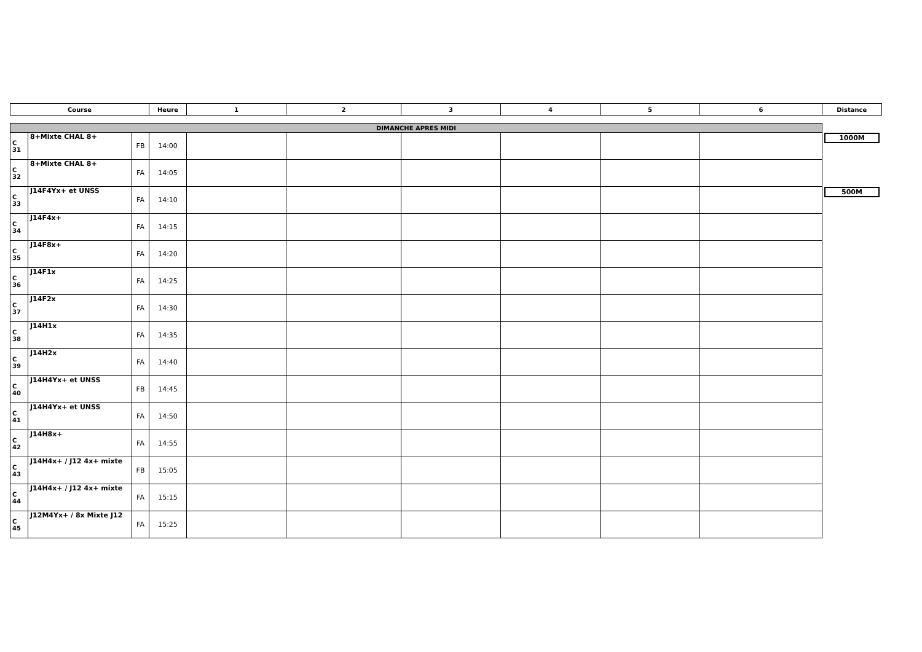| Course | | | Heure | 1 | 2 | 3 | 4 | 5 | 6 | Distance |
| --- | --- | --- | --- | --- | --- | --- | --- | --- | --- | --- |
| DIMANCHE APRES MIDI | | | | | | | | | | |
| C 31 | 8+Mixte CHAL 8+ | FB | 14:00 | | | | | | | 1000M |
| C 32 | 8+Mixte CHAL 8+ | FA | 14:05 | | | | | | | |
| C 33 | J14F4Yx+ et UNSS | FA | 14:10 | | | | | | | 500M |
| C 34 | J14F4x+ | FA | 14:15 | | | | | | | |
| C 35 | J14F8x+ | FA | 14:20 | | | | | | | |
| C 36 | J14F1x | FA | 14:25 | | | | | | | |
| C 37 | J14F2x | FA | 14:30 | | | | | | | |
| C 38 | J14H1x | FA | 14:35 | | | | | | | |
| C 39 | J14H2x | FA | 14:40 | | | | | | | |
| C 40 | J14H4Yx+ et UNSS | FB | 14:45 | | | | | | | |
| C 41 | J14H4Yx+ et UNSS | FA | 14:50 | | | | | | | |
| C 42 | J14H8x+ | FA | 14:55 | | | | | | | |
| C 43 | J14H4x+ / J12 4x+ mixte | FB | 15:05 | | | | | | | |
| C 44 | J14H4x+ / J12 4x+ mixte | FA | 15:15 | | | | | | | |
| C 45 | J12M4Yx+ / 8x Mixte J12 | FA | 15:25 | | | | | | | |